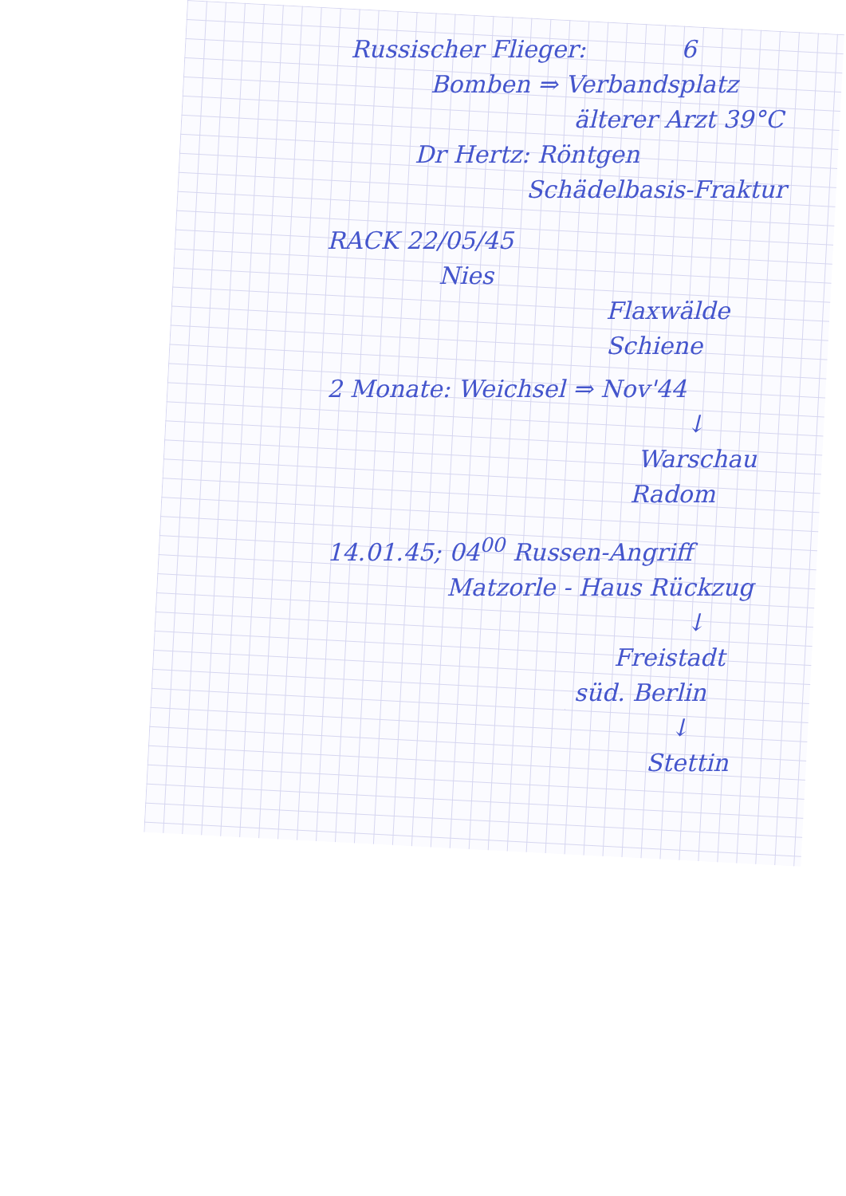Russischer Flieger: 6
Bomben ⇒ Verbandsplatz
älterer Arzt 39°C
Dr Hertz: Röntgen
Schädelbasis-Fraktur
RACK 22/05/45
Nies
Flaxwälde
Schiene
2 Monate: Weichsel ⇒ Nov'44
↓
Warschau
Radom
14.01.45; 04<sup>00</sup> Russen-Angriff
Matzorle - Haus Rückzug
↓
Freistadt
süd. Berlin
↓
Stettin